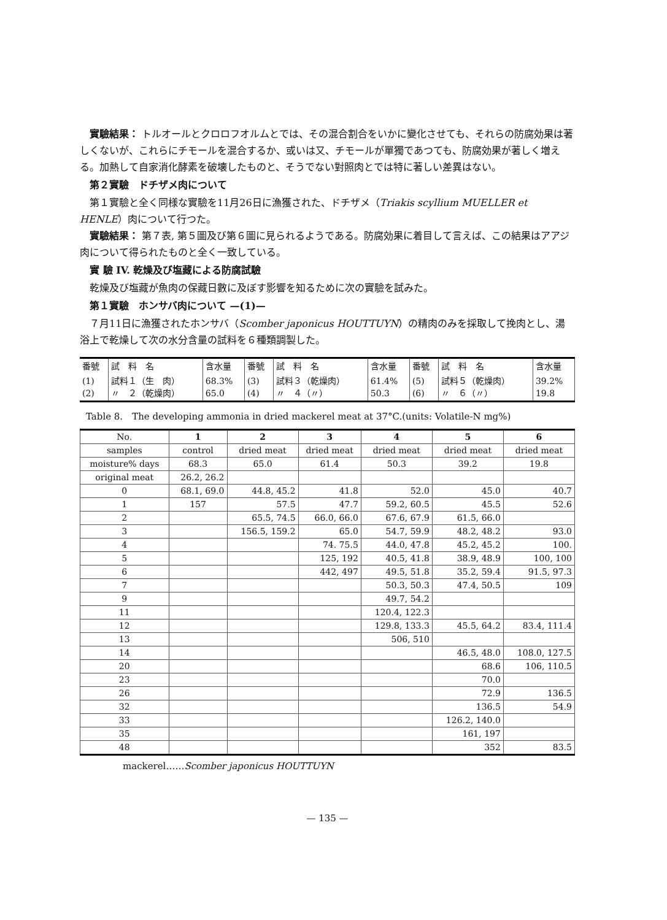實驗結果： トルオールとクロロフオルムとでは、その混合割合をいかに變化させても、それらの防腐効果は著しくないが、これらにチモールを混合するか、或いは又、チモールが單獨であつても、防腐効果が著しく増える。加熱して自家消化酵素を破壊したものと、そうでない對照肉とでは特に著しい差異はない。
第２實驗　ドチザメ肉について
第１實驗と全く同様な實驗を11月26日に漁獲された、ドチザメ（Triakis scyllium MUELLER et HENLE）肉について行つた。
實驗結果： 第７表, 第５圖及び第６圖に見られるようである。防腐効果に着目して言えば、この結果はアアジ肉について得られたものと全く一致している。
實 驗 IV. 乾燥及び塩藏による防腐試驗
乾燥及び塩藏が魚肉の保藏日數に及ぼす影響を知るために次の實驗を試みた。
第１實驗　ホンサバ肉について —(1)—
７月11日に漁獲されたホンサバ（Scomber japonicus HOUTTUYN）の精肉のみを採取して挽肉とし、湯浴上で乾燥して次の水分含量の試料を６種類調製した。
| 番號 | 試 料 名 | 含水量 | 番號 | 試 料 名 | 含水量 | 番號 | 試 料 名 | 含水量 |
| (1) (2) | 試料１（生 肉） 〃 ２（乾燥肉） | 68.3% 65.0 | (3) (4) | 試料３（乾燥肉） 〃 ４（〃） | 61.4% 50.3 | (5) (6) | 試料５（乾燥肉） 〃 ６（〃） | 39.2% 19.8 |
Table 8.　The developing ammonia in dried mackerel meat at 37°C.(units: Volatile-N mg%)
| No. | 1 | 2 | 3 | 4 | 5 | 6 |
| samples | control | dried meat | dried meat | dried meat | dried meat | dried meat |
| moisture% days | 68.3 | 65.0 | 61.4 | 50.3 | 39.2 | 19.8 |
| original meat | 26.2, 26.2 | | | | | |
| 0 | 68.1, 69.0 | 44.8, 45.2 | 41.8 | 52.0 | 45.0 | 40.7 |
| 1 | 157 | 57.5 | 47.7 | 59.2, 60.5 | 45.5 | 52.6 |
| 2 | | 65.5, 74.5 | 66.0, 66.0 | 67.6, 67.9 | 61.5, 66.0 | |
| 3 | | 156.5, 159.2 | 65.0 | 54.7, 59.9 | 48.2, 48.2 | 93.0 |
| 4 | | | 74. 75.5 | 44.0, 47.8 | 45.2, 45.2 | 100. |
| 5 | | | 125, 192 | 40.5, 41.8 | 38.9, 48.9 | 100, 100 |
| 6 | | | 442, 497 | 49.5, 51.8 | 35.2, 59.4 | 91.5, 97.3 |
| 7 | | | | 50.3, 50.3 | 47.4, 50.5 | 109 |
| 9 | | | | 49.7, 54.2 | | |
| 11 | | | | 120.4, 122.3 | | |
| 12 | | | | 129.8, 133.3 | 45.5, 64.2 | 83.4, 111.4 |
| 13 | | | | 506, 510 | | |
| 14 | | | | | 46.5, 48.0 | 108.0, 127.5 |
| 20 | | | | | 68.6 | 106, 110.5 |
| 23 | | | | | 70.0 | |
| 26 | | | | | 72.9 | 136.5 |
| 32 | | | | | 136.5 | 54.9 |
| 33 | | | | | 126.2, 140.0 | |
| 35 | | | | | 161, 197 | |
| 48 | | | | | 352 | 83.5 |
mackerel……Scomber japonicus HOUTTUYN
— 135 —